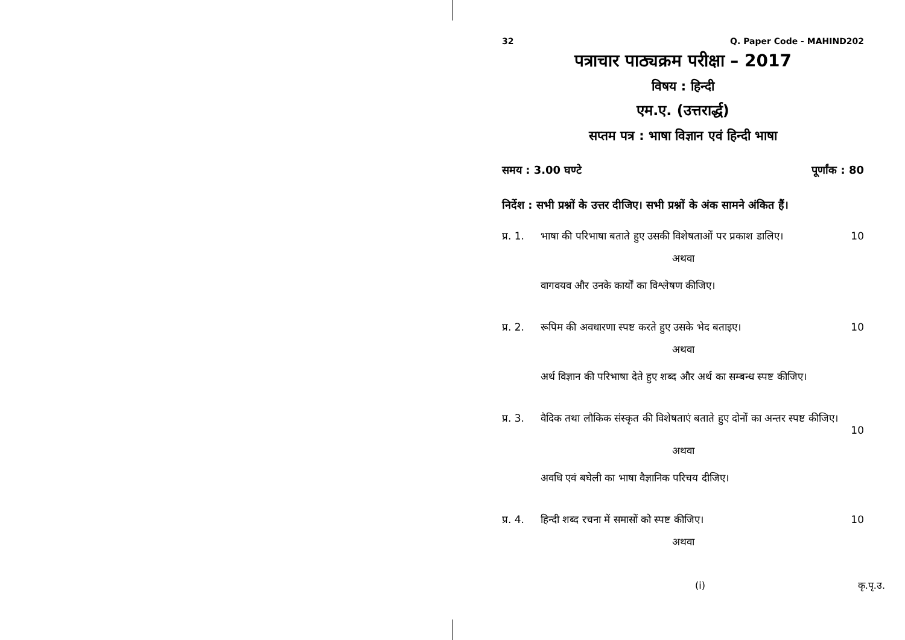32 Q. Paper Code - MAHIND202
पत्राचार पाठ्यक्रम परीक्षा – 2017
विषय : हिन्दी
एम.ए. (उत्तरार्द्ध)
सप्तम पत्र : भाषा विज्ञान एवं हिन्दी भाषा
समय : 3.00 घण्टे पूर्णांक : 80
निर्देश : सभी प्रश्नों के उत्तर दीजिए। सभी प्रश्नों के अंक सामने अंकित हैं।
प्र. 1. भाषा की परिभाषा बताते हुए उसकी विशेषताओं पर प्रकाश डालिए। 10
अथवा
वागवयव और उनके कार्यों का विश्लेषण कीजिए।
प्र. 2. रूपिम की अवधारणा स्पष्ट करते हुए उसके भेद बताइए। 10
अथवा
अर्थ विज्ञान की परिभाषा देते हुए शब्द और अर्थ का सम्बन्ध स्पष्ट कीजिए।
प्र. 3. वैदिक तथा लौकिक संस्कृत की विशेषताएं बताते हुए दोनों का अन्तर स्पष्ट कीजिए।
10
अथवा
अवधि एवं बघेली का भाषा वैज्ञानिक परिचय दीजिए।
प्र. 4. हिन्दी शब्द रचना में समासों को स्पष्ट कीजिए। 10
अथवा
(i) कृ.पृ.उ.